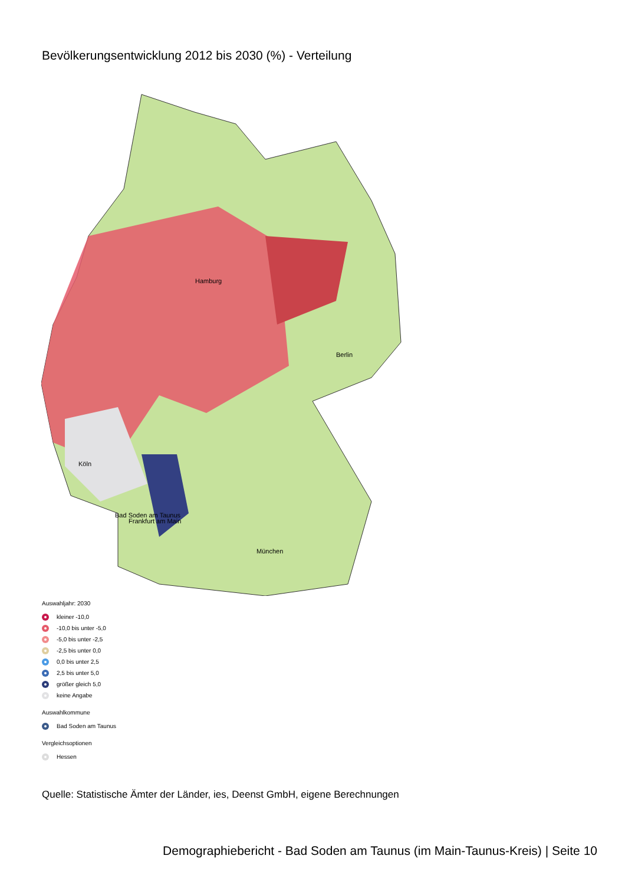Bevölkerungsentwicklung 2012 bis 2030 (%) - Verteilung
Hamburg
Berlin
Köln
Bad Soden am Taunus
Frankfurt am Main
München
Auswahljahr: 2030
kleiner -10,0
-10,0 bis unter -5,0
-5,0 bis unter -2,5
-2,5 bis unter 0,0
0,0 bis unter 2,5
2,5 bis unter 5,0
größer gleich 5,0
keine Angabe
Auswahlkommune
Bad Soden am Taunus
Vergleichsoptionen
Hessen
Quelle: Statistische Ämter der Länder, ies, Deenst GmbH, eigene Berechnungen
Demographiebericht - Bad Soden am Taunus (im Main-Taunus-Kreis) | Seite 10